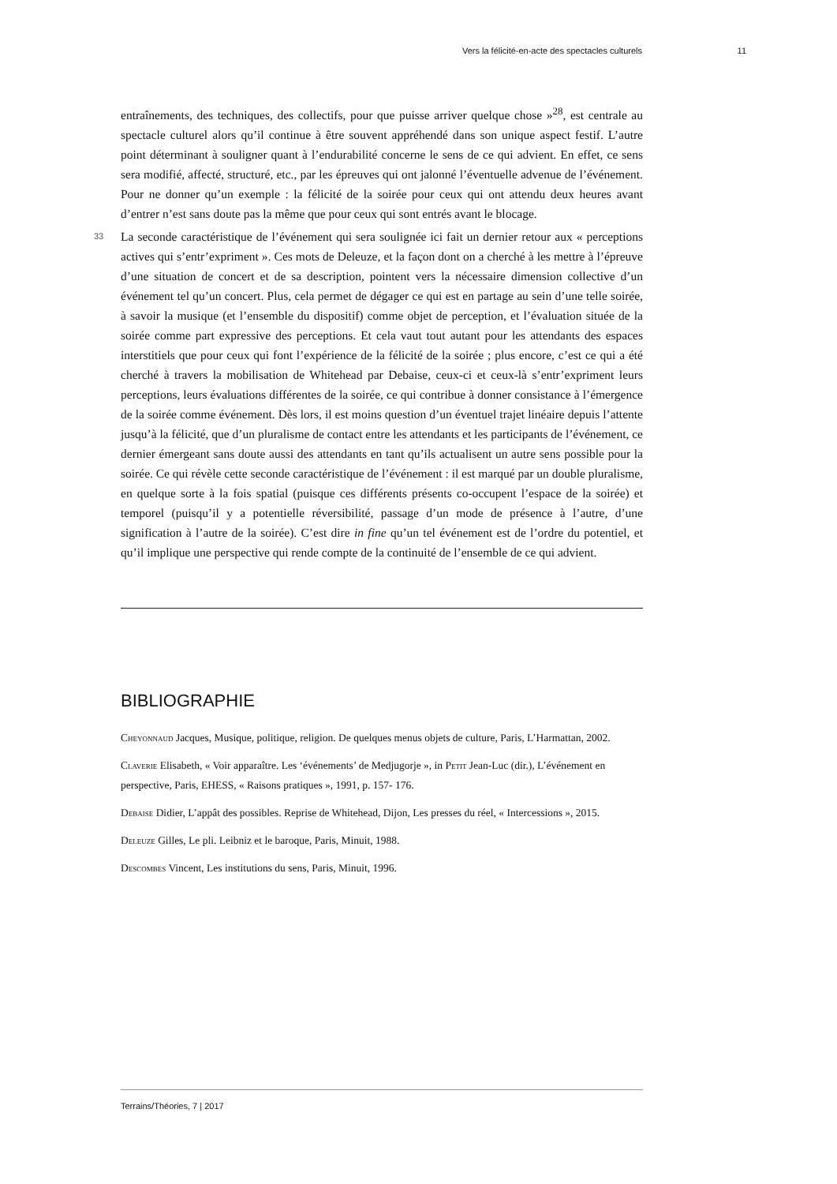Vers la félicité-en-acte des spectacles culturels 11
entraînements, des techniques, des collectifs, pour que puisse arriver quelque chose »<sup>28</sup>, est centrale au spectacle culturel alors qu’il continue à être souvent appréhendé dans son unique aspect festif. L’autre point déterminant à souligner quant à l’endurabilité concerne le sens de ce qui advient. En effet, ce sens sera modifié, affecté, structuré, etc., par les épreuves qui ont jalonné l’éventuelle advenue de l’événement. Pour ne donner qu’un exemple : la félicité de la soirée pour ceux qui ont attendu deux heures avant d’entrer n’est sans doute pas la même que pour ceux qui sont entrés avant le blocage.
33 La seconde caractéristique de l’événement qui sera soulignée ici fait un dernier retour aux « perceptions actives qui s’entr’expriment ». Ces mots de Deleuze, et la façon dont on a cherché à les mettre à l’épreuve d’une situation de concert et de sa description, pointent vers la nécessaire dimension collective d’un événement tel qu’un concert. Plus, cela permet de dégager ce qui est en partage au sein d’une telle soirée, à savoir la musique (et l’ensemble du dispositif) comme objet de perception, et l’évaluation située de la soirée comme part expressive des perceptions. Et cela vaut tout autant pour les attendants des espaces interstitiels que pour ceux qui font l’expérience de la félicité de la soirée ; plus encore, c’est ce qui a été cherché à travers la mobilisation de Whitehead par Debaise, ceux-ci et ceux-là s’entr’expriment leurs perceptions, leurs évaluations différentes de la soirée, ce qui contribue à donner consistance à l’émergence de la soirée comme événement. Dès lors, il est moins question d’un éventuel trajet linéaire depuis l’attente jusqu’à la félicité, que d’un pluralisme de contact entre les attendants et les participants de l’événement, ce dernier émergeant sans doute aussi des attendants en tant qu’ils actualisent un autre sens possible pour la soirée. Ce qui révèle cette seconde caractéristique de l’événement : il est marqué par un double pluralisme, en quelque sorte à la fois spatial (puisque ces différents présents co-occupent l’espace de la soirée) et temporel (puisqu’il y a potentielle réversibilité, passage d’un mode de présence à l’autre, d’une signification à l’autre de la soirée). C’est dire in fine qu’un tel événement est de l’ordre du potentiel, et qu’il implique une perspective qui rende compte de la continuité de l’ensemble de ce qui advient.
BIBLIOGRAPHIE
Cheyonnaud Jacques, Musique, politique, religion. De quelques menus objets de culture, Paris, L’Harmattan, 2002.
Claverie Elisabeth, « Voir apparaître. Les ‘événements’ de Medjugorje », in Petit Jean-Luc (dir.), L’événement en perspective, Paris, EHESS, « Raisons pratiques », 1991, p. 157- 176.
Debaise Didier, L’appât des possibles. Reprise de Whitehead, Dijon, Les presses du réel, « Intercessions », 2015.
Deleuze Gilles, Le pli. Leibniz et le baroque, Paris, Minuit, 1988.
Descombes Vincent, Les institutions du sens, Paris, Minuit, 1996.
Terrains/Théories, 7 | 2017